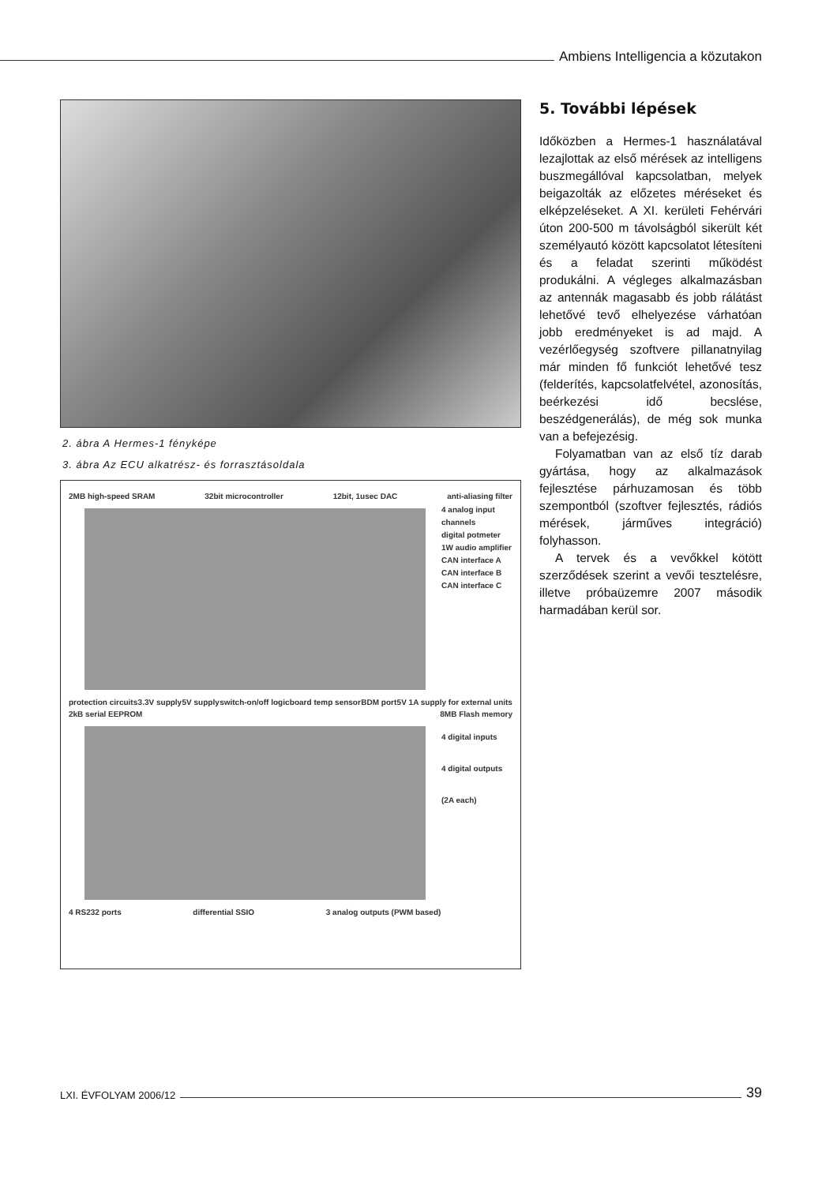Ambiens Intelligencia a közutakon
2. ábra A Hermes-1 fényképe
3. ábra Az ECU alkatrész- és forrasztásoldala
2MB high-speed SRAM 32bit microcontroller 12bit, 1usec DAC anti-aliasing filter
4 analog input channels
digital potmeter
1W audio amplifier
CAN interface A
CAN interface B
CAN interface C
protection circuits 3.3V supply 5V supply switch-on/off logic board temp sensor BDM port 5V 1A supply for external units
2kB serial EEPROM 8MB Flash memory
4 digital inputs
4 digital outputs (2A each)
4 RS232 ports differential SSIO 3 analog outputs (PWM based)
5. További lépések
Időközben a Hermes-1 használatával lezajlottak az első mérések az intelligens buszmegállóval kapcsolatban, melyek beigazolták az előzetes méréseket és elképzeléseket. A XI. kerületi Fehérvári úton 200-500 m távolságból sikerült két személyautó között kapcsolatot létesíteni és a feladat szerinti működést produkálni. A végleges alkalmazásban az antennák magasabb és jobb rálátást lehetővé tevő elhelyezése várhatóan jobb eredményeket is ad majd. A vezérlőegység szoftvere pillanatnyilag már minden fő funkciót lehetővé tesz (felderítés, kapcsolatfelvétel, azonosítás, beérkezési idő becslése, beszédgenerálás), de még sok munka van a befejezésig.
Folyamatban van az első tíz darab gyártása, hogy az alkalmazások fejlesztése párhuzamosan és több szempontból (szoftver fejlesztés, rádiós mérések, járműves integráció) folyhasson.
A tervek és a vevőkkel kötött szerződések szerint a vevői tesztelésre, illetve próbaüzemre 2007 második harmadában kerül sor.
LXI. ÉVFOLYAM 2006/12
39